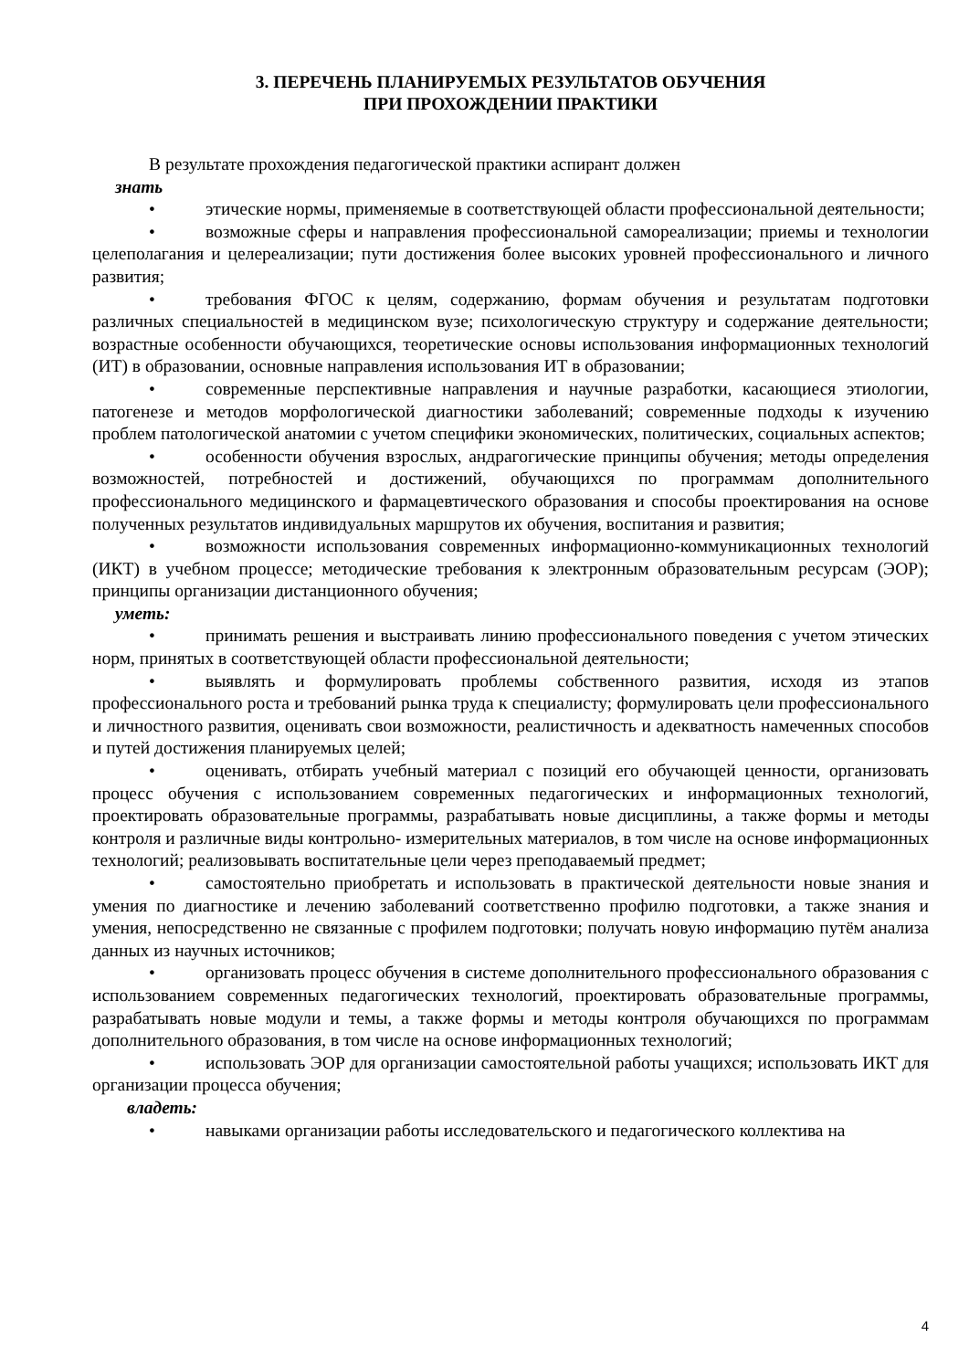3. ПЕРЕЧЕНЬ ПЛАНИРУЕМЫХ РЕЗУЛЬТАТОВ ОБУЧЕНИЯ
ПРИ ПРОХОЖДЕНИИ ПРАКТИКИ
В результате прохождения педагогической практики аспирант должен
знать
• этические нормы, применяемые в соответствующей области профессиональной деятельности;
• возможные сферы и направления профессиональной самореализации; приемы и технологии целеполагания и целереализации; пути достижения более высоких уровней профессионального и личного развития;
• требования ФГОС к целям, содержанию, формам обучения и результатам подготовки различных специальностей в медицинском вузе; психологическую структуру и содержание деятельности; возрастные особенности обучающихся, теоретические основы использования информационных технологий (ИТ) в образовании, основные направления использования ИТ в образовании;
• современные перспективные направления и научные разработки, касающиеся этиологии, патогенезе и методов морфологической диагностики заболеваний; современные подходы к изучению проблем патологической анатомии с учетом специфики экономических, политических, социальных аспектов;
• особенности обучения взрослых, андрагогические принципы обучения; методы определения возможностей, потребностей и достижений, обучающихся по программам дополнительного профессионального медицинского и фармацевтического образования и способы проектирования на основе полученных результатов индивидуальных маршрутов их обучения, воспитания и развития;
• возможности использования современных информационно-коммуникационных технологий (ИКТ) в учебном процессе; методические требования к электронным образовательным ресурсам (ЭОР); принципы организации дистанционного обучения;
уметь:
• принимать решения и выстраивать линию профессионального поведения с учетом этических норм, принятых в соответствующей области профессиональной деятельности;
• выявлять и формулировать проблемы собственного развития, исходя из этапов профессионального роста и требований рынка труда к специалисту; формулировать цели профессионального и личностного развития, оценивать свои возможности, реалистичность и адекватность намеченных способов и путей достижения планируемых целей;
• оценивать, отбирать учебный материал с позиций его обучающей ценности, организовать процесс обучения с использованием современных педагогических и информационных технологий, проектировать образовательные программы, разрабатывать новые дисциплины, а также формы и методы контроля и различные виды контрольно- измерительных материалов, в том числе на основе информационных технологий; реализовывать воспитательные цели через преподаваемый предмет;
• самостоятельно приобретать и использовать в практической деятельности новые знания и умения по диагностике и лечению заболеваний соответственно профилю подготовки, а также знания и умения, непосредственно не связанные с профилем подготовки; получать новую информацию путём анализа данных из научных источников;
• организовать процесс обучения в системе дополнительного профессионального образования с использованием современных педагогических технологий, проектировать образовательные программы, разрабатывать новые модули и темы, а также формы и методы контроля обучающихся по программам дополнительного образования, в том числе на основе информационных технологий;
• использовать ЭОР для организации самостоятельной работы учащихся; использовать ИКТ для организации процесса обучения;
владеть:
• навыками организации работы исследовательского и педагогического коллектива на
4